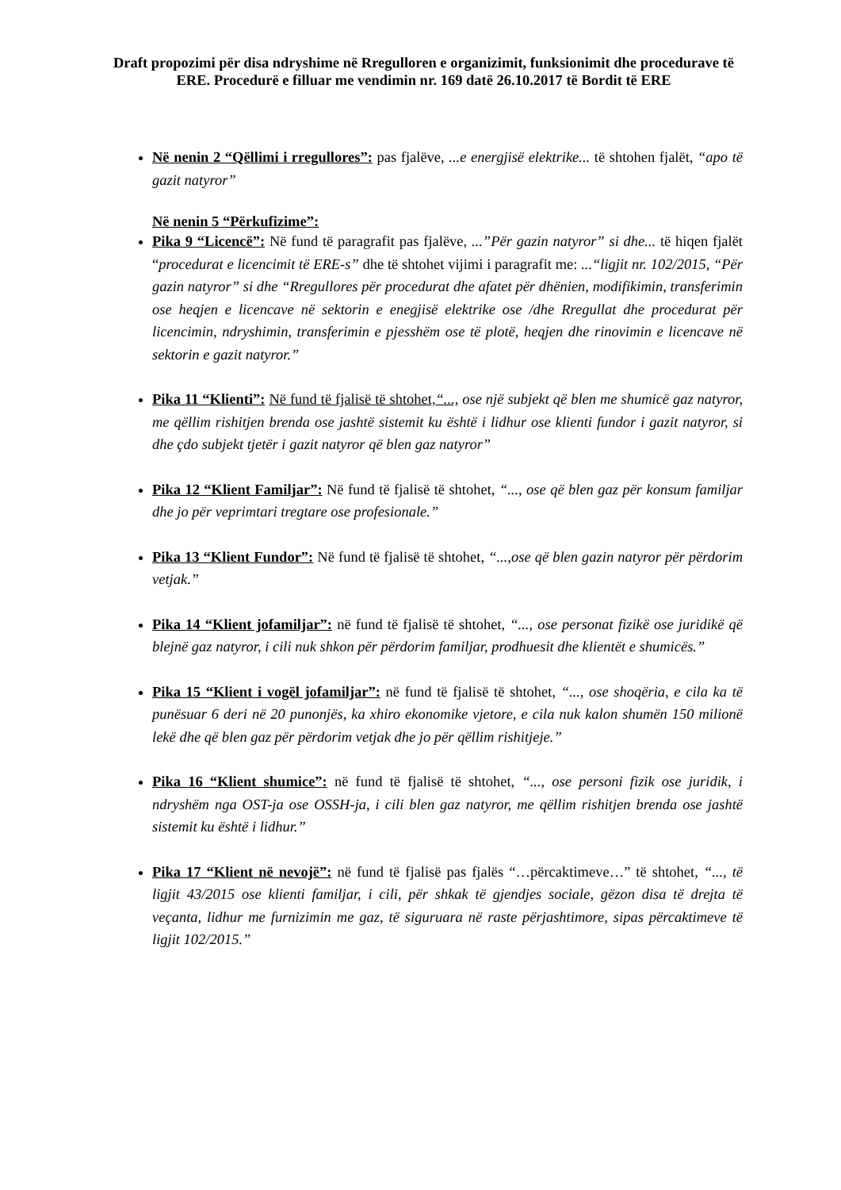Draft propozimi për disa ndryshime në Rregulloren e organizimit, funksionimit dhe procedurave të ERE. Procedurë e filluar me vendimin nr. 169 datë 26.10.2017 të Bordit të ERE
Në nenin 2 “Qëllimi i rregullores”: pas fjalëve, ...e energjisë elektrike... të shtohen fjalët, “apo të gazit natyror”
Në nenin 5 “Përkufizime”:
Pika 9 “Licencë”: Në fund të paragrafit pas fjalëve, ...”Për gazin natyror” si dhe... të hiqen fjalët “procedurat e licencimit të ERE-s” dhe të shtohet vijimi i paragrafit me: ...“ligjit nr. 102/2015, “Për gazin natyror” si dhe “Rregullores për procedurat dhe afatet për dhënien, modifikimin, transferimin ose heqjen e licencave në sektorin e enegjisë elektrike ose /dhe Rregullat dhe procedurat për licencimin, ndryshimin, transferimin e pjesshëm ose të plotë, heqjen dhe rinovimin e licencave në sektorin e gazit natyror.”
Pika 11 “Klienti”: Në fund të fjalisë të shtohet,“..., ose një subjekt që blen me shumicë gaz natyror, me qëllim rishitjen brenda ose jashtë sistemit ku është i lidhur ose klienti fundor i gazit natyror, si dhe çdo subjekt tjetër i gazit natyror që blen gaz natyror”
Pika 12 “Klient Familjar”: Në fund të fjalisë të shtohet, “..., ose që blen gaz për konsum familjar dhe jo për veprimtari tregtare ose profesionale.”
Pika 13 “Klient Fundor”: Në fund të fjalisë të shtohet, “...,ose që blen gazin natyror për përdorim vetjak.”
Pika 14 “Klient jofamiljar”: në fund të fjalisë të shtohet, “..., ose personat fizikë ose juridikë që blejnë gaz natyror, i cili nuk shkon për përdorim familjar, prodhuesit dhe klientët e shumicës.”
Pika 15 “Klient i vogël jofamiljar”: në fund të fjalisë të shtohet, “..., ose shoqëria, e cila ka të punësuar 6 deri në 20 punonjës, ka xhiro ekonomike vjetore, e cila nuk kalon shumën 150 milionë lekë dhe që blen gaz për përdorim vetjak dhe jo për qëllim rishitjeje.”
Pika 16 “Klient shumice”: në fund të fjalisë të shtohet, “..., ose personi fizik ose juridik, i ndryshëm nga OST-ja ose OSSH-ja, i cili blen gaz natyror, me qëllim rishitjen brenda ose jashtë sistemit ku është i lidhur.”
Pika 17 “Klient në nevojë”: në fund të fjalisë pas fjalës “…përcaktimeve…” të shtohet, “..., të ligjit 43/2015 ose klienti familjar, i cili, për shkak të gjendjes sociale, gëzon disa të drejta të veçanta, lidhur me furnizimin me gaz, të siguruara në raste përjashtimore, sipas përcaktimeve të ligjit 102/2015.”